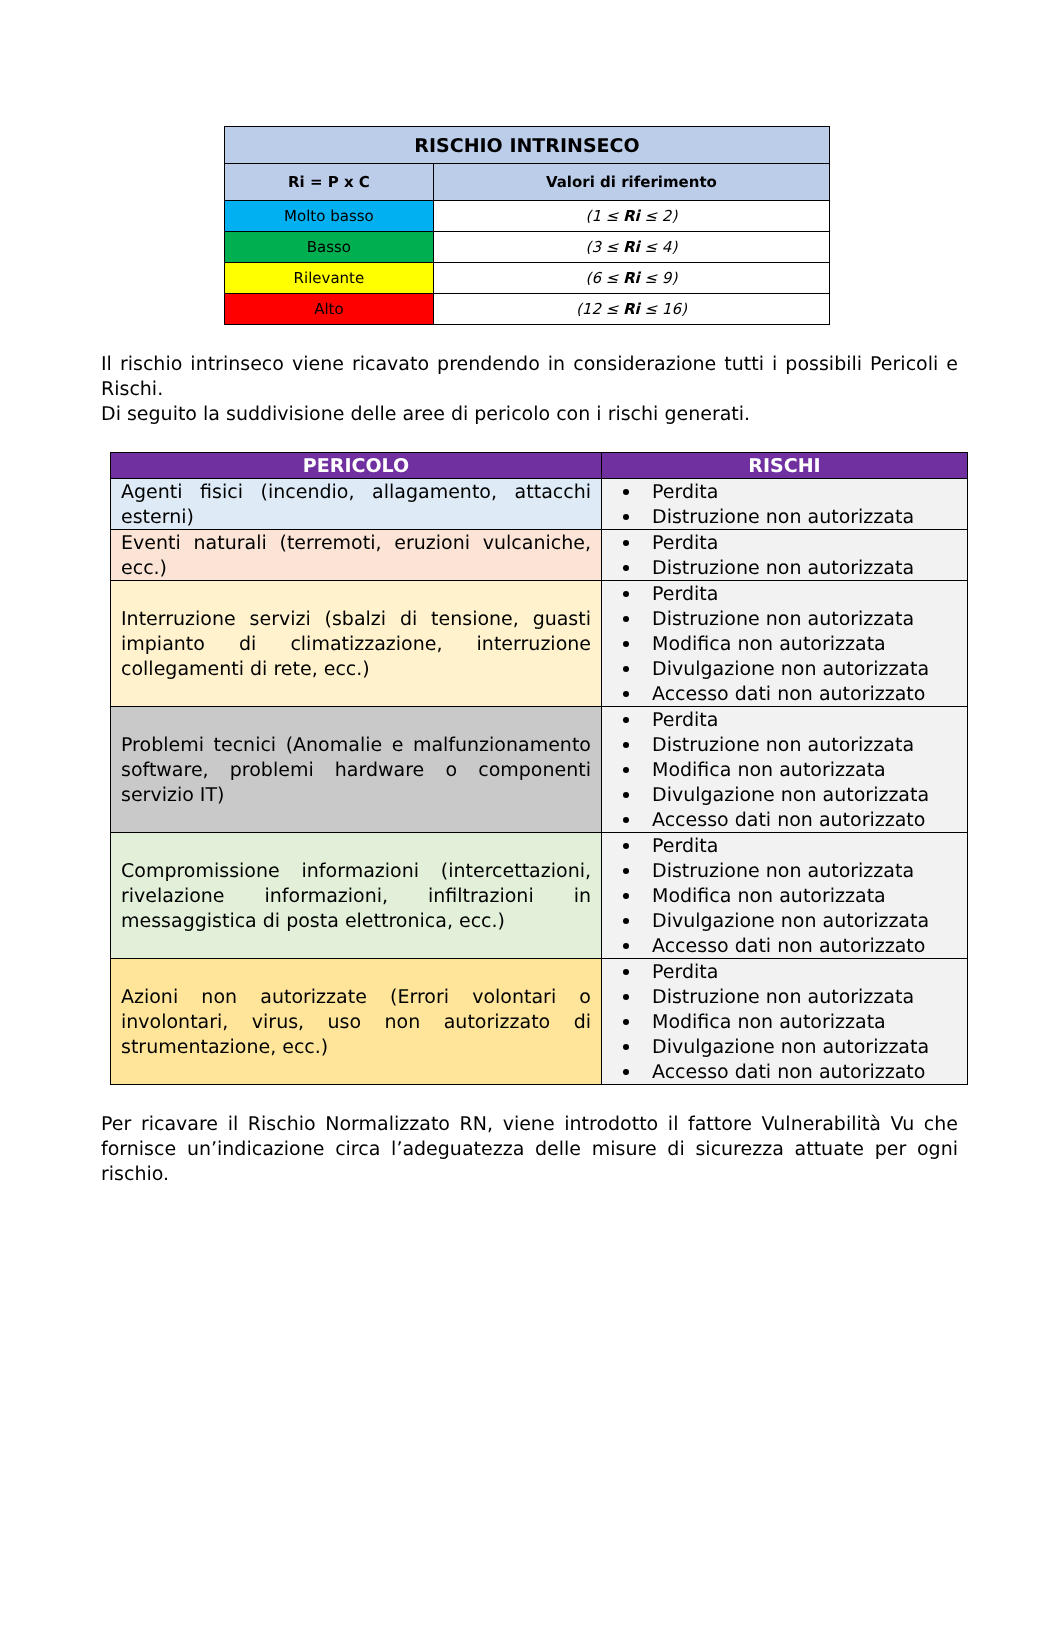| RISCHIO INTRINSECO | |
| --- | --- |
| Ri = P x C | Valori di riferimento |
| Molto basso | (1 ≤ Ri ≤ 2) |
| Basso | (3 ≤ Ri ≤ 4) |
| Rilevante | (6 ≤ Ri ≤ 9) |
| Alto | (12 ≤ Ri ≤ 16) |
Il rischio intrinseco viene ricavato prendendo in considerazione tutti i possibili Pericoli e Rischi.
Di seguito la suddivisione delle aree di pericolo con i rischi generati.
| PERICOLO | RISCHI |
| --- | --- |
| Agenti fisici (incendio, allagamento, attacchi esterni) | Perdita Distruzione non autorizzata |
| Eventi naturali (terremoti, eruzioni vulcaniche, ecc.) | Perdita Distruzione non autorizzata |
| Interruzione servizi (sbalzi di tensione, guasti impianto di climatizzazione, interruzione collegamenti di rete, ecc.) | Perdita Distruzione non autorizzata Modifica non autorizzata Divulgazione non autorizzata Accesso dati non autorizzato |
| Problemi tecnici (Anomalie e malfunzionamento software, problemi hardware o componenti servizio IT) | Perdita Distruzione non autorizzata Modifica non autorizzata Divulgazione non autorizzata Accesso dati non autorizzato |
| Compromissione informazioni (intercettazioni, rivelazione informazioni, infiltrazioni in messaggistica di posta elettronica, ecc.) | Perdita Distruzione non autorizzata Modifica non autorizzata Divulgazione non autorizzata Accesso dati non autorizzato |
| Azioni non autorizzate (Errori volontari o involontari, virus, uso non autorizzato di strumentazione, ecc.) | Perdita Distruzione non autorizzata Modifica non autorizzata Divulgazione non autorizzata Accesso dati non autorizzato |
Per ricavare il Rischio Normalizzato RN, viene introdotto il fattore Vulnerabilità Vu che fornisce un’indicazione circa l’adeguatezza delle misure di sicurezza attuate per ogni rischio.